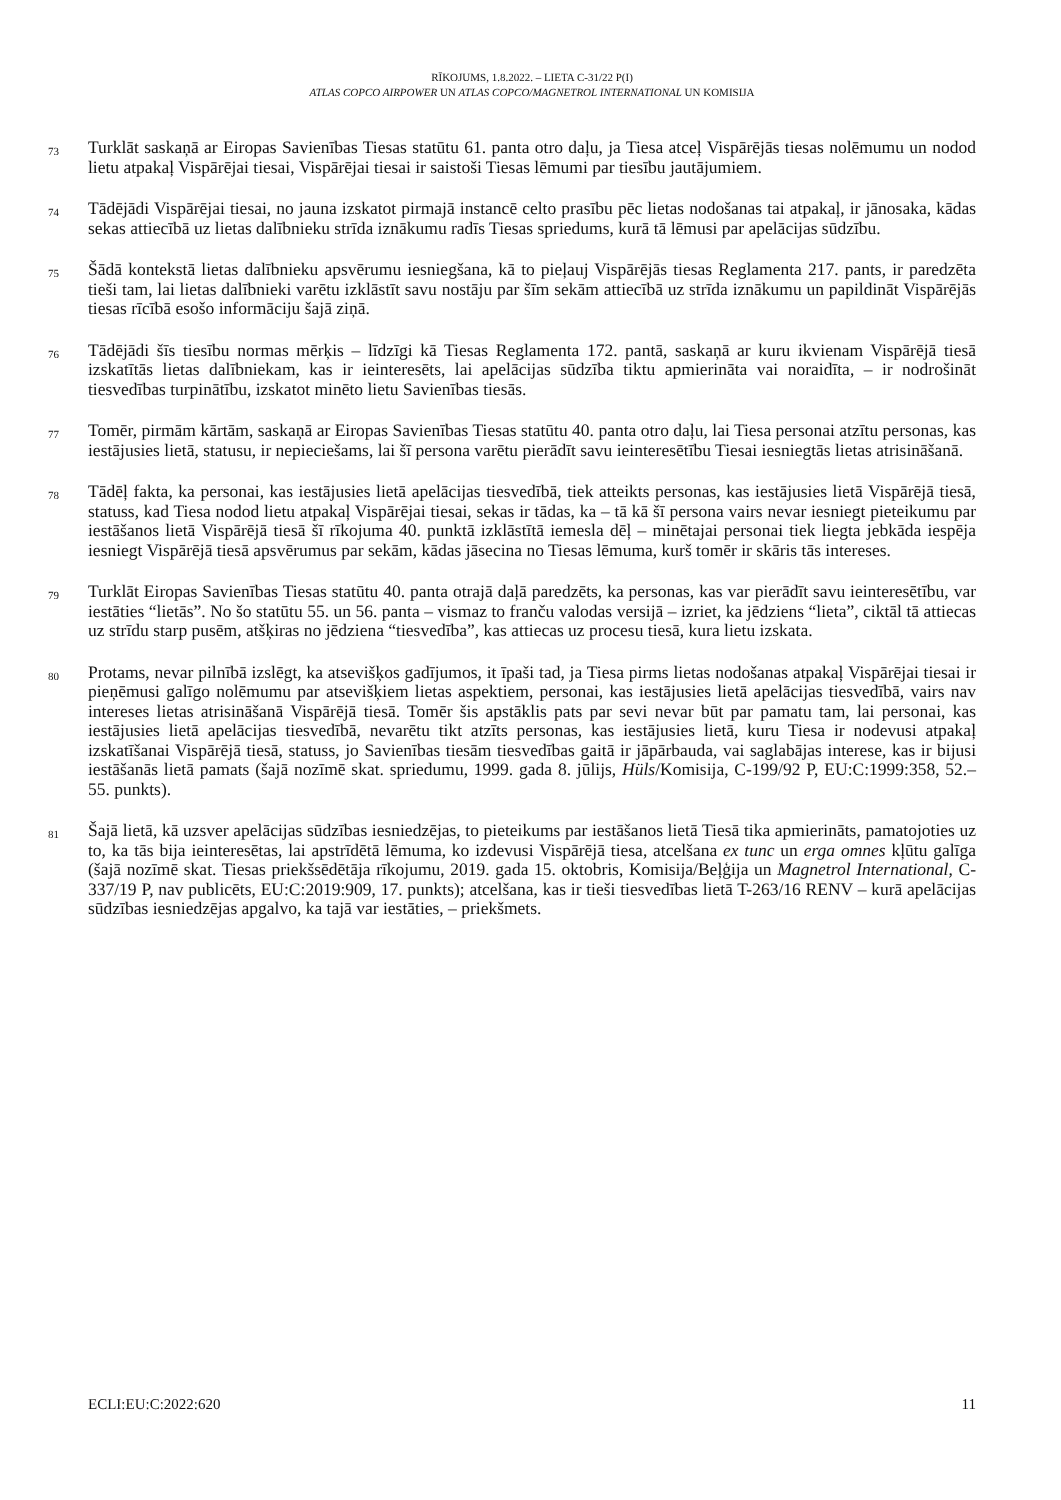RĪKOJUMS, 1.8.2022. – LIETA C-31/22 P(I)
ATLAS COPCO AIRPOWER UN ATLAS COPCO/MAGNETROL INTERNATIONAL UN KOMISIJA
73
Turklāt saskaņā ar Eiropas Savienības Tiesas statūtu 61. panta otro daļu, ja Tiesa atceļ Vispārējās tiesas nolēmumu un nodod lietu atpakaļ Vispārējai tiesai, Vispārējai tiesai ir saistoši Tiesas lēmumi par tiesību jautājumiem.
74
Tādējādi Vispārējai tiesai, no jauna izskatot pirmajā instancē celto prasību pēc lietas nodošanas tai atpakaļ, ir jānosaka, kādas sekas attiecībā uz lietas dalībnieku strīda iznākumu radīs Tiesas spriedums, kurā tā lēmusi par apelācijas sūdzību.
75
Šādā kontekstā lietas dalībnieku apsvērumu iesniegšana, kā to pieļauj Vispārējās tiesas Reglamenta 217. pants, ir paredzēta tieši tam, lai lietas dalībnieki varētu izklāstīt savu nostāju par šīm sekām attiecībā uz strīda iznākumu un papildināt Vispārējās tiesas rīcībā esošo informāciju šajā ziņā.
76
Tādējādi šīs tiesību normas mērķis – līdzīgi kā Tiesas Reglamenta 172. pantā, saskaņā ar kuru ikvienam Vispārējā tiesā izskatītās lietas dalībniekam, kas ir ieinteresēts, lai apelācijas sūdzība tiktu apmierināta vai noraidīta, – ir nodrošināt tiesvedības turpinātību, izskatot minēto lietu Savienības tiesās.
77
Tomēr, pirmām kārtām, saskaņā ar Eiropas Savienības Tiesas statūtu 40. panta otro daļu, lai Tiesa personai atzītu personas, kas iestājusies lietā, statusu, ir nepieciešams, lai šī persona varētu pierādīt savu ieinteresētību Tiesai iesniegtās lietas atrisināšanā.
78
Tādēļ fakta, ka personai, kas iestājusies lietā apelācijas tiesvedībā, tiek atteikts personas, kas iestājusies lietā Vispārējā tiesā, statuss, kad Tiesa nodod lietu atpakaļ Vispārējai tiesai, sekas ir tādas, ka – tā kā šī persona vairs nevar iesniegt pieteikumu par iestāšanos lietā Vispārējā tiesā šī rīkojuma 40. punktā izklāstītā iemesla dēļ – minētajai personai tiek liegta jebkāda iespēja iesniegt Vispārējā tiesā apsvērumus par sekām, kādas jāsecina no Tiesas lēmuma, kurš tomēr ir skāris tās intereses.
79
Turklāt Eiropas Savienības Tiesas statūtu 40. panta otrajā daļā paredzēts, ka personas, kas var pierādīt savu ieinteresētību, var iestāties “lietās”. No šo statūtu 55. un 56. panta – vismaz to franču valodas versijā – izriet, ka jēdziens “lieta”, ciktāl tā attiecas uz strīdu starp pusēm, atšķiras no jēdziena “tiesvedība”, kas attiecas uz procesu tiesā, kura lietu izskata.
80
Protams, nevar pilnībā izslēgt, ka atsevišķos gadījumos, it īpaši tad, ja Tiesa pirms lietas nodošanas atpakaļ Vispārējai tiesai ir pieņēmusi galīgo nolēmumu par atsevišķiem lietas aspektiem, personai, kas iestājusies lietā apelācijas tiesvedībā, vairs nav intereses lietas atrisināšanā Vispārējā tiesā. Tomēr šis apstāklis pats par sevi nevar būt par pamatu tam, lai personai, kas iestājusies lietā apelācijas tiesvedībā, nevarētu tikt atzīts personas, kas iestājusies lietā, kuru Tiesa ir nodevusi atpakaļ izskatīšanai Vispārējā tiesā, statuss, jo Savienības tiesām tiesvedības gaitā ir jāpārbauda, vai saglabājas interese, kas ir bijusi iestāšanās lietā pamats (šajā nozīmē skat. spriedumu, 1999. gada 8. jūlijs, Hüls/Komisija, C-199/92 P, EU:C:1999:358, 52.–55. punkts).
81
Šajā lietā, kā uzsver apelācijas sūdzības iesniedzējas, to pieteikums par iestāšanos lietā Tiesā tika apmierināts, pamatojoties uz to, ka tās bija ieinteresētas, lai apstrīdētā lēmuma, ko izdevusi Vispārējā tiesa, atcelšana ex tunc un erga omnes kļūtu galīga (šajā nozīmē skat. Tiesas priekšsēdētāja rīkojumu, 2019. gada 15. oktobris, Komisija/Beļģija un Magnetrol International, C-337/19 P, nav publicēts, EU:C:2019:909, 17. punkts); atcelšana, kas ir tieši tiesvedības lietā T-263/16 RENV – kurā apelācijas sūdzības iesniedzējas apgalvo, ka tajā var iestāties, – priekšmets.
ECLI:EU:C:2022:620 11